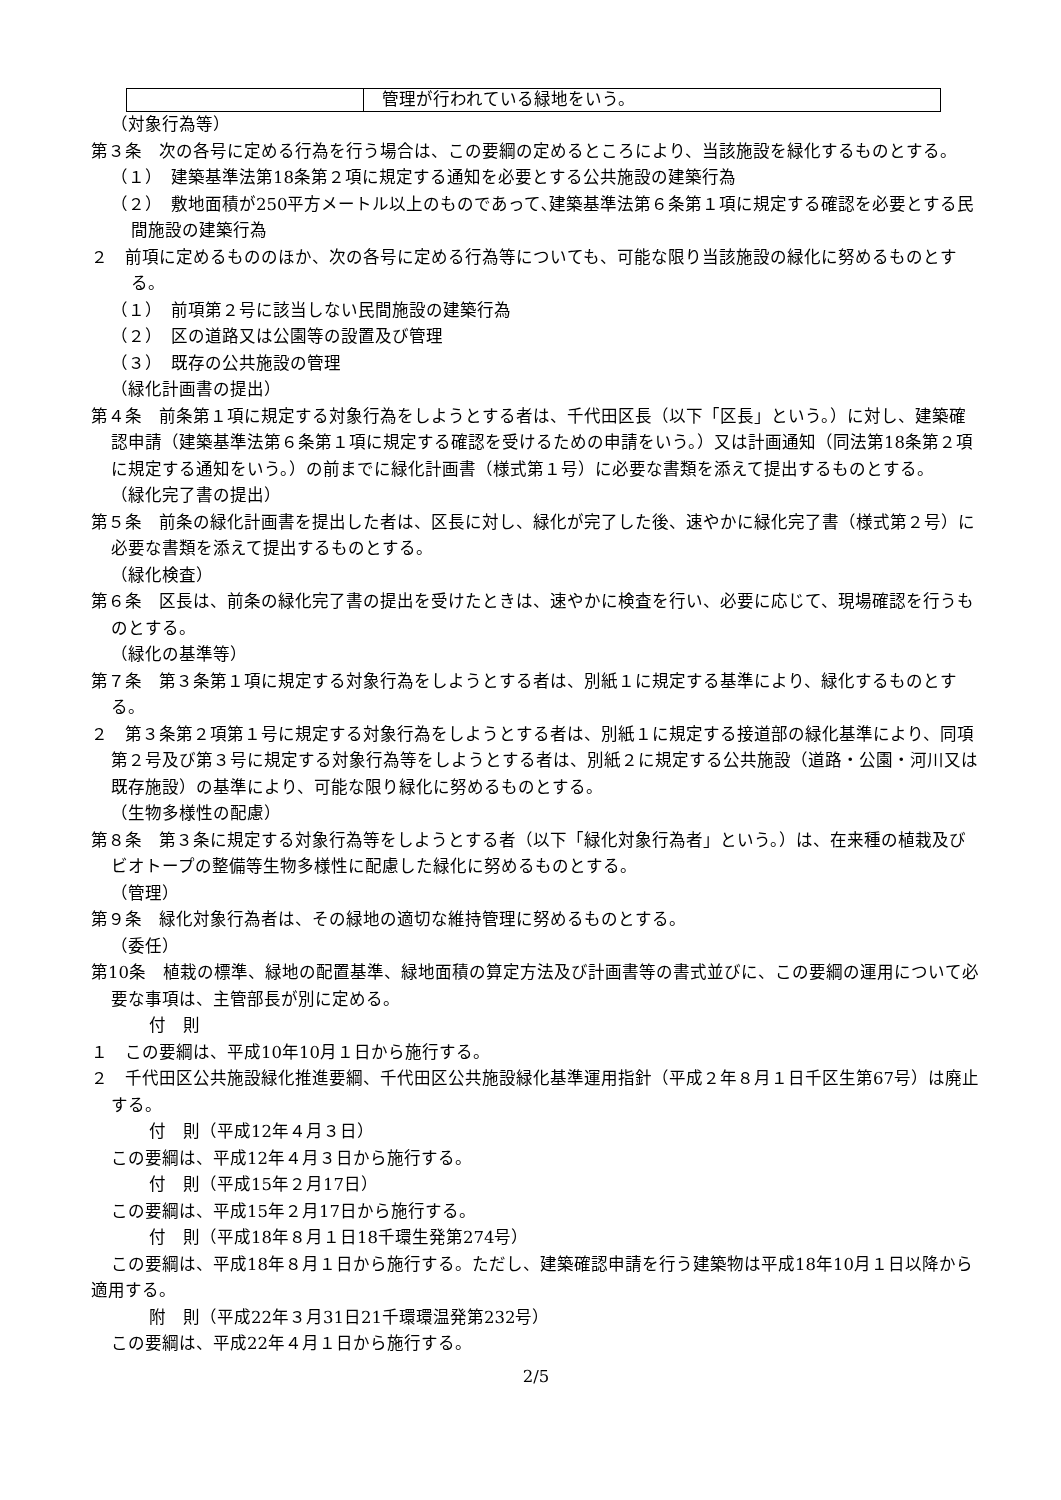| | 管理が行われている緑地をいう。 |
（対象行為等）
第３条　次の各号に定める行為を行う場合は、この要綱の定めるところにより、当該施設を緑化するものとする。
（１）　建築基準法第18条第２項に規定する通知を必要とする公共施設の建築行為
（２）　敷地面積が250平方メートル以上のものであって､建築基準法第６条第１項に規定する確認を必要とする民間施設の建築行為
２　前項に定めるもののほか、次の各号に定める行為等についても、可能な限り当該施設の緑化に努めるものとする。
（１）　前項第２号に該当しない民間施設の建築行為
（２）　区の道路又は公園等の設置及び管理
（３）　既存の公共施設の管理
（緑化計画書の提出）
第４条　前条第１項に規定する対象行為をしようとする者は、千代田区長（以下「区長」という。）に対し、建築確認申請（建築基準法第６条第１項に規定する確認を受けるための申請をいう。）又は計画通知（同法第18条第２項に規定する通知をいう。）の前までに緑化計画書（様式第１号）に必要な書類を添えて提出するものとする。
（緑化完了書の提出）
第５条　前条の緑化計画書を提出した者は、区長に対し、緑化が完了した後、速やかに緑化完了書（様式第２号）に必要な書類を添えて提出するものとする。
（緑化検査）
第６条　区長は、前条の緑化完了書の提出を受けたときは、速やかに検査を行い、必要に応じて、現場確認を行うものとする。
（緑化の基準等）
第７条　第３条第１項に規定する対象行為をしようとする者は、別紙１に規定する基準により、緑化するものとする。
２　第３条第２項第１号に規定する対象行為をしようとする者は、別紙１に規定する接道部の緑化基準により、同項第２号及び第３号に規定する対象行為等をしようとする者は、別紙２に規定する公共施設（道路・公園・河川又は既存施設）の基準により、可能な限り緑化に努めるものとする。
（生物多様性の配慮）
第８条　第３条に規定する対象行為等をしようとする者（以下「緑化対象行為者」という。）は、在来種の植栽及びビオトープの整備等生物多様性に配慮した緑化に努めるものとする。
（管理）
第９条　緑化対象行為者は、その緑地の適切な維持管理に努めるものとする。
（委任）
第10条　植栽の標準、緑地の配置基準、緑地面積の算定方法及び計画書等の書式並びに、この要綱の運用について必要な事項は、主管部長が別に定める。
付　則
１　この要綱は、平成10年10月１日から施行する。
２　千代田区公共施設緑化推進要綱、千代田区公共施設緑化基準運用指針（平成２年８月１日千区生第67号）は廃止する。
付　則（平成12年４月３日）
この要綱は、平成12年４月３日から施行する。
付　則（平成15年２月17日）
この要綱は、平成15年２月17日から施行する。
付　則（平成18年８月１日18千環生発第274号）
この要綱は、平成18年８月１日から施行する。ただし、建築確認申請を行う建築物は平成18年10月１日以降から適用する。
附　則（平成22年３月31日21千環環温発第232号）
この要綱は、平成22年４月１日から施行する。
2/5